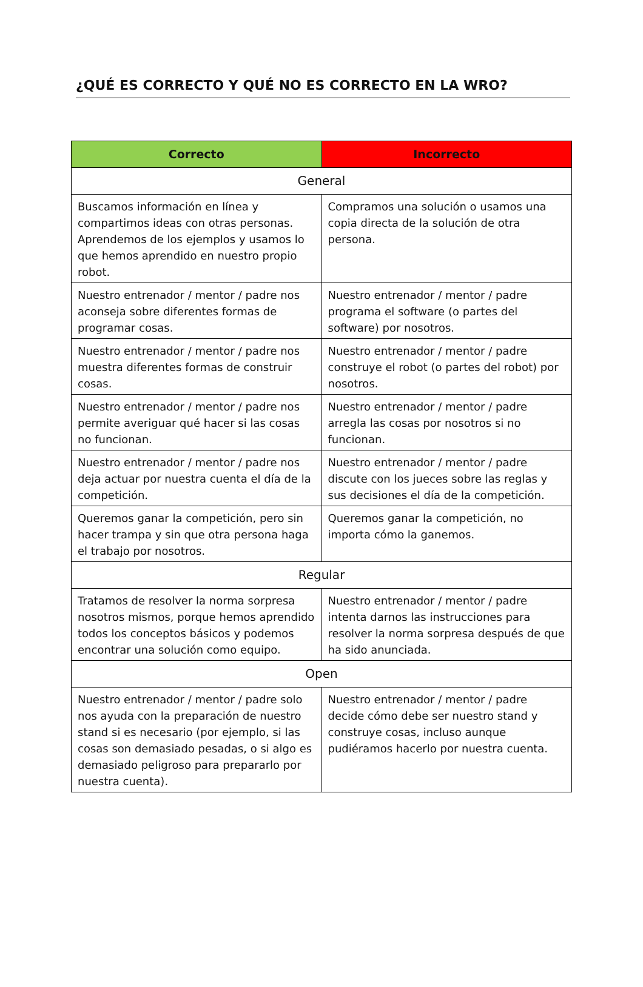¿QUÉ ES CORRECTO Y QUÉ NO ES CORRECTO EN LA WRO?
| Correcto | Incorrecto |
| --- | --- |
| General | |
| Buscamos información en línea y compartimos ideas con otras personas. Aprendemos de los ejemplos y usamos lo que hemos aprendido en nuestro propio robot. | Compramos una solución o usamos una copia directa de la solución de otra persona. |
| Nuestro entrenador / mentor / padre nos aconseja sobre diferentes formas de programar cosas. | Nuestro entrenador / mentor / padre programa el software (o partes del software) por nosotros. |
| Nuestro entrenador / mentor / padre nos muestra diferentes formas de construir cosas. | Nuestro entrenador / mentor / padre construye el robot (o partes del robot) por nosotros. |
| Nuestro entrenador / mentor / padre nos permite averiguar qué hacer si las cosas no funcionan. | Nuestro entrenador / mentor / padre arregla las cosas por nosotros si no funcionan. |
| Nuestro entrenador / mentor / padre nos deja actuar por nuestra cuenta el día de la competición. | Nuestro entrenador / mentor / padre discute con los jueces sobre las reglas y sus decisiones el día de la competición. |
| Queremos ganar la competición, pero sin hacer trampa y sin que otra persona haga el trabajo por nosotros. | Queremos ganar la competición, no importa cómo la ganemos. |
| Regular | |
| Tratamos de resolver la norma sorpresa nosotros mismos, porque hemos aprendido todos los conceptos básicos y podemos encontrar una solución como equipo. | Nuestro entrenador / mentor / padre intenta darnos las instrucciones para resolver la norma sorpresa después de que ha sido anunciada. |
| Open | |
| Nuestro entrenador / mentor / padre solo nos ayuda con la preparación de nuestro stand si es necesario (por ejemplo, si las cosas son demasiado pesadas, o si algo es demasiado peligroso para prepararlo por nuestra cuenta). | Nuestro entrenador / mentor / padre decide cómo debe ser nuestro stand y construye cosas, incluso aunque pudiéramos hacerlo por nuestra cuenta. |